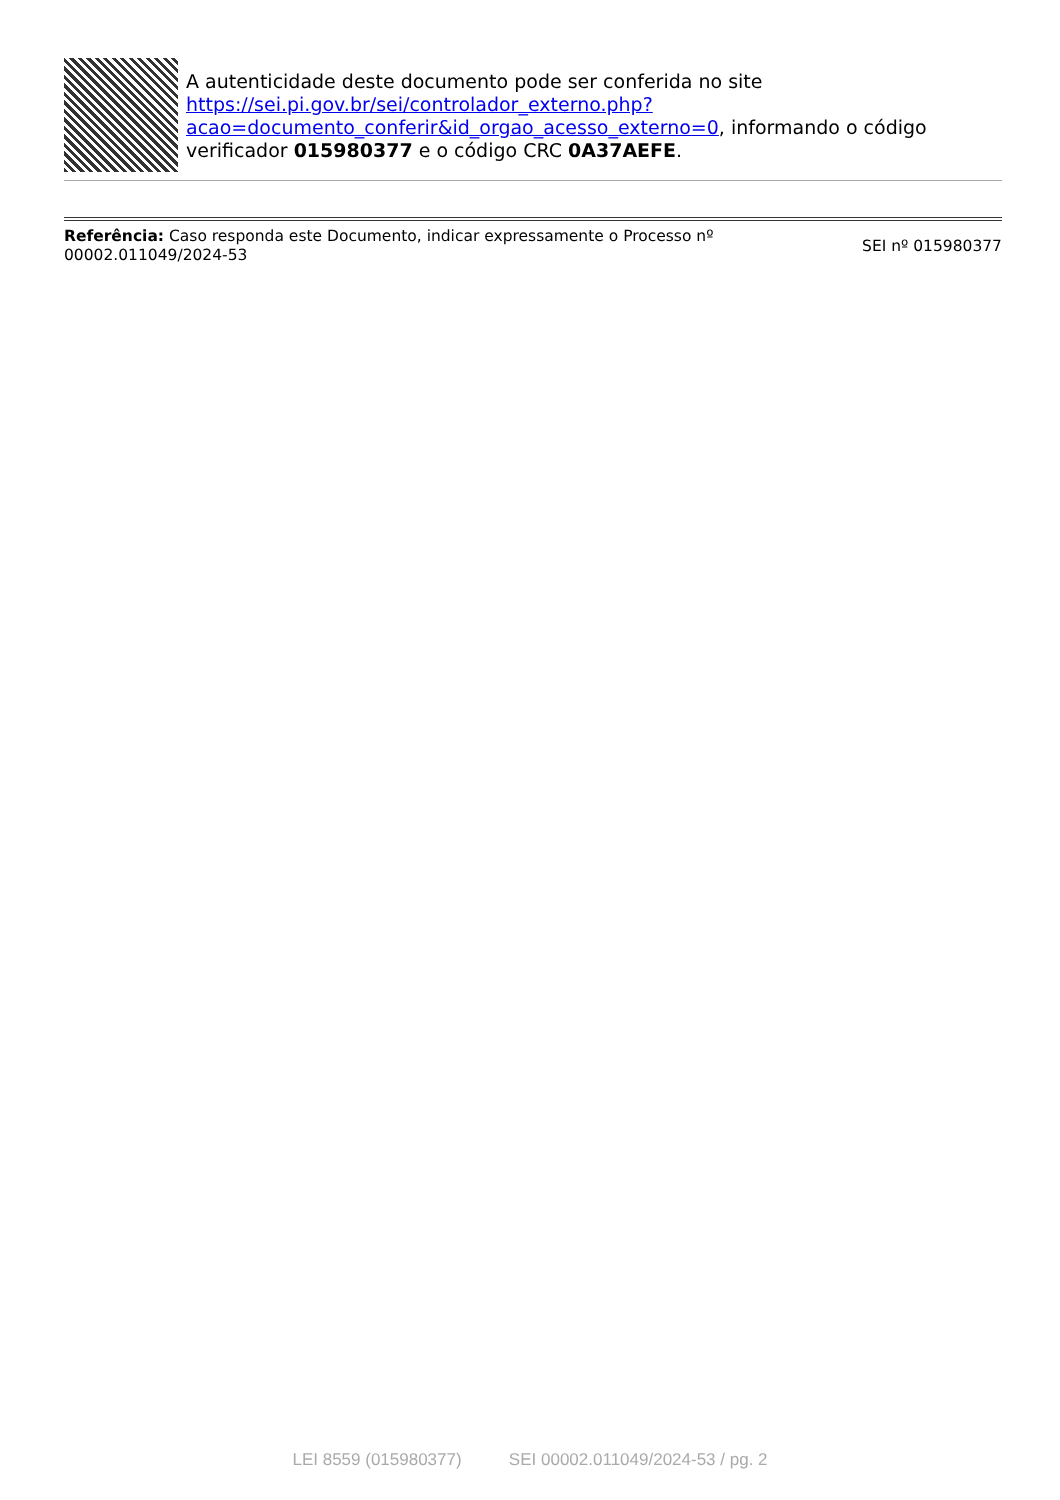A autenticidade deste documento pode ser conferida no site https://sei.pi.gov.br/sei/controlador_externo.php?
acao=documento_conferir&id_orgao_acesso_externo=0, informando o código verificador 015980377 e o código CRC 0A37AEFE.
Referência: Caso responda este Documento, indicar expressamente o Processo nº
00002.011049/2024-53
SEI nº 015980377
LEI 8559 (015980377) SEI 00002.011049/2024-53 / pg. 2